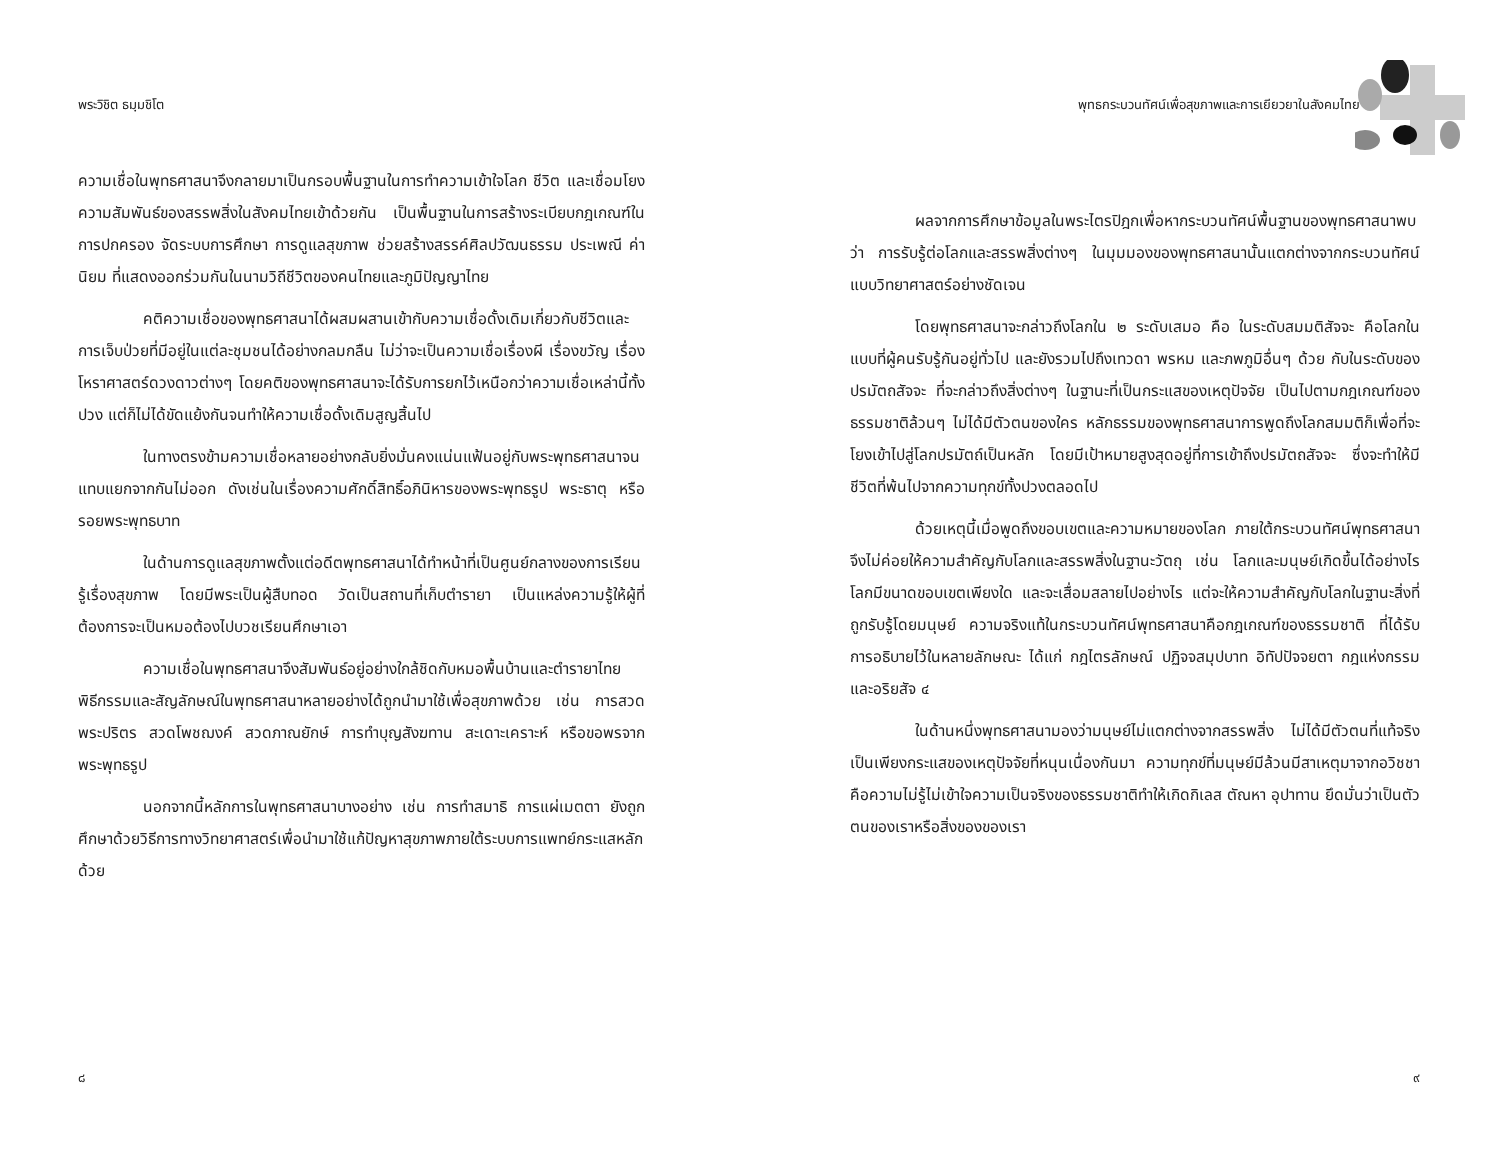พระวิชิต ธมฺมชิโต
ความเชื่อในพุทธศาสนาจึงกลายมาเป็นกรอบพื้นฐานในการทำความเข้าใจโลก ชีวิต และเชื่อมโยงความสัมพันธ์ของสรรพสิ่งในสังคมไทยเข้าด้วยกัน เป็นพื้นฐานในการสร้างระเบียบกฎเกณฑ์ในการปกครอง จัดระบบการศึกษา การดูแลสุขภาพ ช่วยสร้างสรรค์ศิลปวัฒนธรรม ประเพณี ค่านิยม ที่แสดงออกร่วมกันในนามวิถีชีวิตของคนไทยและภูมิปัญญาไทย
คติความเชื่อของพุทธศาสนาได้ผสมผสานเข้ากับความเชื่อดั้งเดิมเกี่ยวกับชีวิตและการเจ็บป่วยที่มีอยู่ในแต่ละชุมชนได้อย่างกลมกลืน ไม่ว่าจะเป็นความเชื่อเรื่องผี เรื่องขวัญ เรื่องโหราศาสตร์ดวงดาวต่างๆ โดยคติของพุทธศาสนาจะได้รับการยกไว้เหนือกว่าความเชื่อเหล่านี้ทั้งปวง แต่ก็ไม่ได้ขัดแย้งกันจนทำให้ความเชื่อดั้งเดิมสูญสิ้นไป
ในทางตรงข้ามความเชื่อหลายอย่างกลับยิ่งมั่นคงแน่นแฟ้นอยู่กับพระพุทธศาสนาจนแทบแยกจากกันไม่ออก ดังเช่นในเรื่องความศักดิ์สิทธิ์อภินิหารของพระพุทธรูป พระธาตุ หรือรอยพระพุทธบาท
ในด้านการดูแลสุขภาพตั้งแต่อดีตพุทธศาสนาได้ทำหน้าที่เป็นศูนย์กลางของการเรียนรู้เรื่องสุขภาพ โดยมีพระเป็นผู้สืบทอด วัดเป็นสถานที่เก็บตำรายา เป็นแหล่งความรู้ให้ผู้ที่ต้องการจะเป็นหมอต้องไปบวชเรียนศึกษาเอา
ความเชื่อในพุทธศาสนาจึงสัมพันธ์อยู่อย่างใกล้ชิดกับหมอพื้นบ้านและตำรายาไทย พิธีกรรมและสัญลักษณ์ในพุทธศาสนาหลายอย่างได้ถูกนำมาใช้เพื่อสุขภาพด้วย เช่น การสวดพระปริตร สวดโพชฌงค์ สวดภาณยักษ์ การทำบุญสังฆทาน สะเดาะเคราะห์ หรือขอพรจากพระพุทธรูป
นอกจากนี้หลักการในพุทธศาสนาบางอย่าง เช่น การทำสมาธิ การแผ่เมตตา ยังถูกศึกษาด้วยวิธีการทางวิทยาศาสตร์เพื่อนำมาใช้แก้ปัญหาสุขภาพภายใต้ระบบการแพทย์กระแสหลักด้วย
๘
พุทธกระบวนทัศน์เพื่อสุขภาพและการเยียวยาในสังคมไทย
ผลจากการศึกษาข้อมูลในพระไตรปิฎกเพื่อหากระบวนทัศน์พื้นฐานของพุทธศาสนาพบว่า การรับรู้ต่อโลกและสรรพสิ่งต่างๆ ในมุมมองของพุทธศาสนานั้นแตกต่างจากกระบวนทัศน์แบบวิทยาศาสตร์อย่างชัดเจน
โดยพุทธศาสนาจะกล่าวถึงโลกใน ๒ ระดับเสมอ คือ ในระดับสมมติสัจจะ คือโลกในแบบที่ผู้คนรับรู้กันอยู่ทั่วไป และยังรวมไปถึงเทวดา พรหม และภพภูมิอื่นๆ ด้วย กับในระดับของปรมัตถสัจจะ ที่จะกล่าวถึงสิ่งต่างๆ ในฐานะที่เป็นกระแสของเหตุปัจจัย เป็นไปตามกฎเกณฑ์ของธรรมชาติล้วนๆ ไม่ได้มีตัวตนของใคร หลักธรรมของพุทธศาสนาการพูดถึงโลกสมมติก็เพื่อที่จะโยงเข้าไปสู่โลกปรมัตถ์เป็นหลัก โดยมีเป้าหมายสูงสุดอยู่ที่การเข้าถึงปรมัตถสัจจะ ซึ่งจะทำให้มีชีวิตที่พ้นไปจากความทุกข์ทั้งปวงตลอดไป
ด้วยเหตุนี้เมื่อพูดถึงขอบเขตและความหมายของโลก ภายใต้กระบวนทัศน์พุทธศาสนาจึงไม่ค่อยให้ความสำคัญกับโลกและสรรพสิ่งในฐานะวัตถุ เช่น โลกและมนุษย์เกิดขึ้นได้อย่างไร โลกมีขนาดขอบเขตเพียงใด และจะเสื่อมสลายไปอย่างไร แต่จะให้ความสำคัญกับโลกในฐานะสิ่งที่ถูกรับรู้โดยมนุษย์ ความจริงแท้ในกระบวนทัศน์พุทธศาสนาคือกฎเกณฑ์ของธรรมชาติ ที่ได้รับการอธิบายไว้ในหลายลักษณะ ได้แก่ กฎไตรลักษณ์ ปฏิจจสมุปบาท อิทัปปัจจยตา กฎแห่งกรรม และอริยสัจ ๔
ในด้านหนึ่งพุทธศาสนามองว่ามนุษย์ไม่แตกต่างจากสรรพสิ่ง ไม่ได้มีตัวตนที่แท้จริงเป็นเพียงกระแสของเหตุปัจจัยที่หนุนเนื่องกันมา ความทุกข์ที่มนุษย์มีล้วนมีสาเหตุมาจากอวิชชาคือความไม่รู้ไม่เข้าใจความเป็นจริงของธรรมชาติทำให้เกิดกิเลส ตัณหา อุปาทาน ยึดมั่นว่าเป็นตัวตนของเราหรือสิ่งของของเรา
๙